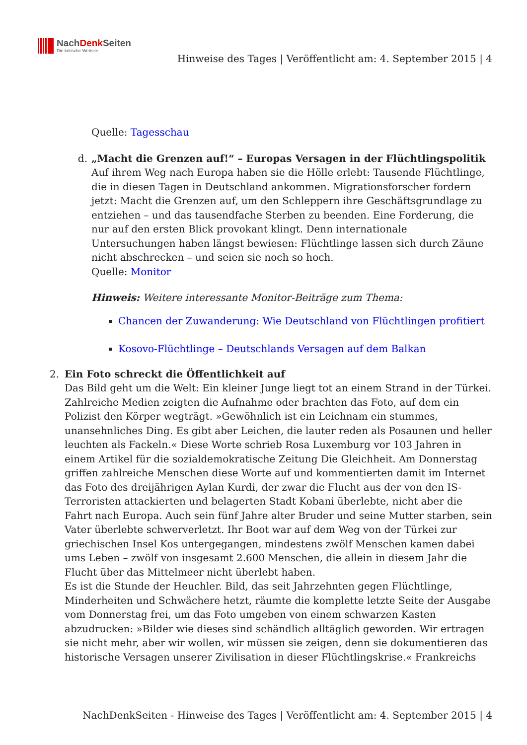NachDenk Seiten
Die kritische Website
Hinweise des Tages | Veröffentlicht am: 4. September 2015 | 4
Quelle: Tagesschau
d. „Macht die Grenzen auf!“ – Europas Versagen in der Flüchtlingspolitik
Auf ihrem Weg nach Europa haben sie die Hölle erlebt: Tausende Flüchtlinge, die in diesen Tagen in Deutschland ankommen. Migrationsforscher fordern jetzt: Macht die Grenzen auf, um den Schleppern ihre Geschäftsgrundlage zu entziehen – und das tausendfache Sterben zu beenden. Eine Forderung, die nur auf den ersten Blick provokant klingt. Denn internationale Untersuchungen haben längst bewiesen: Flüchtlinge lassen sich durch Zäune nicht abschrecken – und seien sie noch so hoch.
Quelle: Monitor
Hinweis: Weitere interessante Monitor-Beiträge zum Thema:
Chancen der Zuwanderung: Wie Deutschland von Flüchtlingen profitiert
Kosovo-Flüchtlinge – Deutschlands Versagen auf dem Balkan
2. Ein Foto schreckt die Öffentlichkeit auf
Das Bild geht um die Welt: Ein kleiner Junge liegt tot an einem Strand in der Türkei. Zahlreiche Medien zeigten die Aufnahme oder brachten das Foto, auf dem ein Polizist den Körper wegträgt. »Gewöhnlich ist ein Leichnam ein stummes, unansehnliches Ding. Es gibt aber Leichen, die lauter reden als Posaunen und heller leuchten als Fackeln.« Diese Worte schrieb Rosa Luxemburg vor 103 Jahren in einem Artikel für die sozialdemokratische Zeitung Die Gleichheit. Am Donnerstag griffen zahlreiche Menschen diese Worte auf und kommentierten damit im Internet das Foto des dreijährigen Aylan Kurdi, der zwar die Flucht aus der von den IS-Terroristen attackierten und belagerten Stadt Kobani überlebte, nicht aber die Fahrt nach Europa. Auch sein fünf Jahre alter Bruder und seine Mutter starben, sein Vater überlebte schwerverletzt. Ihr Boot war auf dem Weg von der Türkei zur griechischen Insel Kos untergegangen, mindestens zwölf Menschen kamen dabei ums Leben – zwölf von insgesamt 2.600 Menschen, die allein in diesem Jahr die Flucht über das Mittelmeer nicht überlebt haben.
Es ist die Stunde der Heuchler. Bild, das seit Jahrzehnten gegen Flüchtlinge, Minderheiten und Schwächere hetzt, räumte die komplette letzte Seite der Ausgabe vom Donnerstag frei, um das Foto umgeben von einem schwarzen Kasten abzudrucken: »Bilder wie dieses sind schändlich alltäglich geworden. Wir ertragen sie nicht mehr, aber wir wollen, wir müssen sie zeigen, denn sie dokumentieren das historische Versagen unserer Zivilisation in dieser Flüchtlingskrise.« Frankreichs
NachDenkSeiten - Hinweise des Tages | Veröffentlicht am: 4. September 2015 | 4